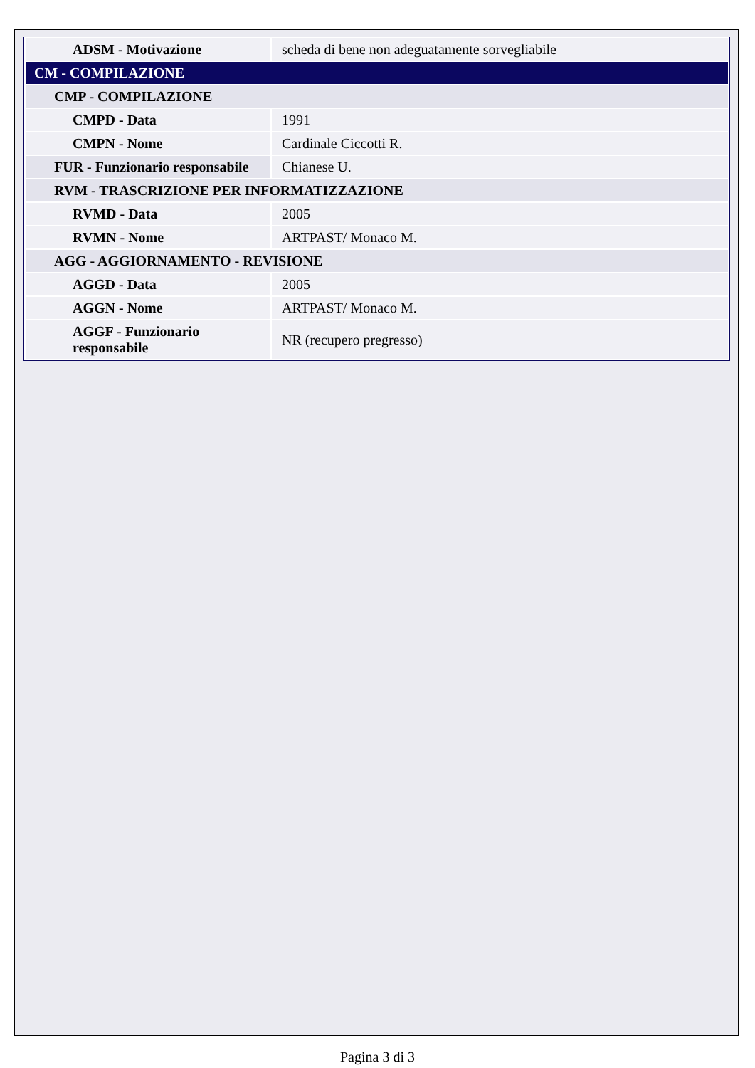| ADSM - Motivazione | scheda di bene non adeguatamente sorvegliabile |
| CM - COMPILAZIONE | |
| CMP - COMPILAZIONE | |
| CMPD - Data | 1991 |
| CMPN - Nome | Cardinale Ciccotti R. |
| FUR - Funzionario responsabile | Chianese U. |
| RVM - TRASCRIZIONE PER INFORMATIZZAZIONE | |
| RVMD - Data | 2005 |
| RVMN - Nome | ARTPAST/ Monaco M. |
| AGG - AGGIORNAMENTO - REVISIONE | |
| AGGD - Data | 2005 |
| AGGN - Nome | ARTPAST/ Monaco M. |
| AGGF - Funzionario responsabile | NR (recupero pregresso) |
Pagina 3 di 3